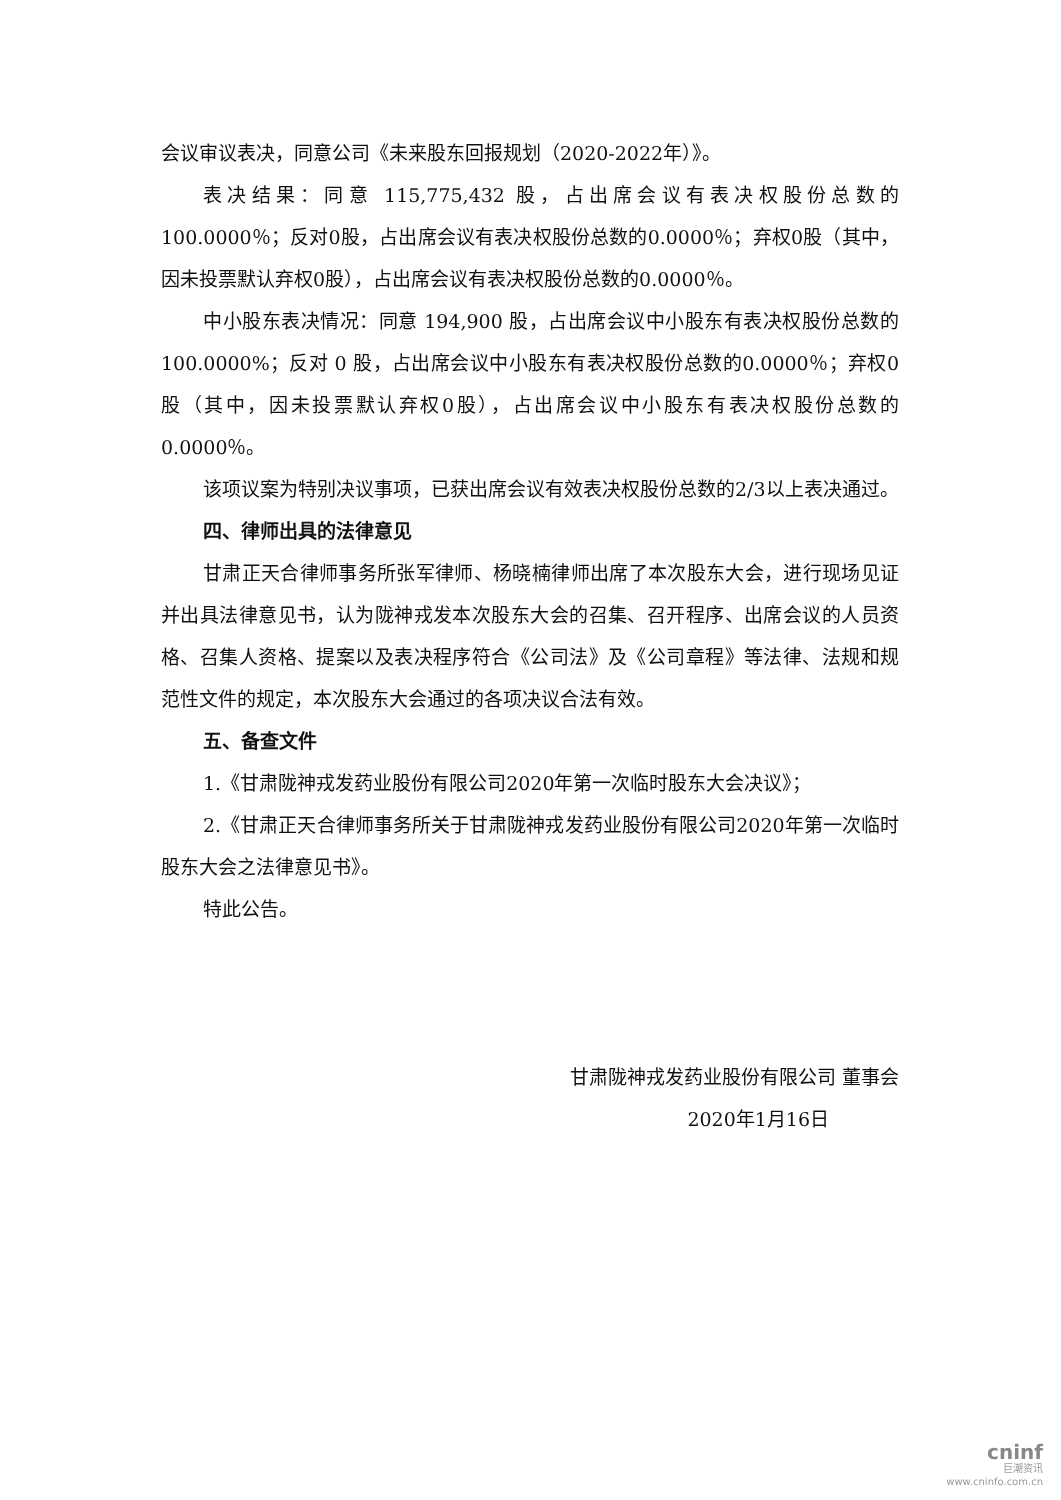会议审议表决，同意公司《未来股东回报规划（2020-2022年）》。
表决结果：同意 115,775,432 股，占出席会议有表决权股份总数的100.0000％；反对0股，占出席会议有表决权股份总数的0.0000％；弃权0股（其中，因未投票默认弃权0股），占出席会议有表决权股份总数的0.0000％。
中小股东表决情况：同意 194,900 股，占出席会议中小股东有表决权股份总数的 100.0000%；反对 0 股，占出席会议中小股东有表决权股份总数的0.0000％；弃权0股（其中，因未投票默认弃权0股），占出席会议中小股东有表决权股份总数的0.0000％。
该项议案为特别决议事项，已获出席会议有效表决权股份总数的2/3以上表决通过。
四、律师出具的法律意见
甘肃正天合律师事务所张军律师、杨晓楠律师出席了本次股东大会，进行现场见证并出具法律意见书，认为陇神戎发本次股东大会的召集、召开程序、出席会议的人员资格、召集人资格、提案以及表决程序符合《公司法》及《公司章程》等法律、法规和规范性文件的规定，本次股东大会通过的各项决议合法有效。
五、备查文件
1.《甘肃陇神戎发药业股份有限公司2020年第一次临时股东大会决议》；
2.《甘肃正天合律师事务所关于甘肃陇神戎发药业股份有限公司2020年第一次临时股东大会之法律意见书》。
特此公告。
甘肃陇神戎发药业股份有限公司 董事会
2020年1月16日
cninf
巨潮资讯
www.cninfo.com.cn